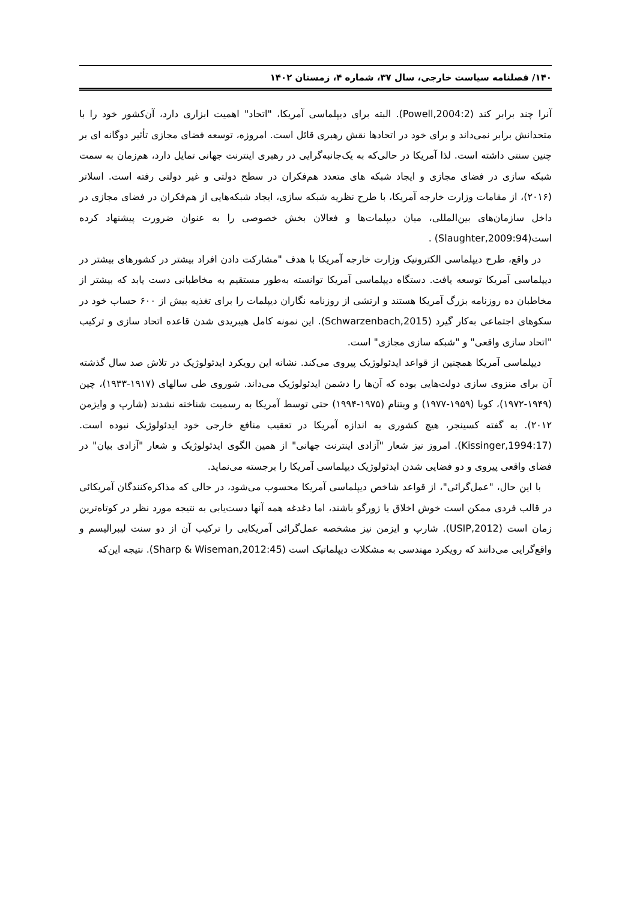۱۴۰/ فصلنامه سیاست خارجی، سال ۳۷، شماره ۴، زمستان ۱۴۰۲
آنرا چند برابر کند (Powell,2004:2). البته برای دیپلماسی آمریکا، "اتحاد" اهمیت ابزاری دارد، آن‌کشور خود را با متحدانش برابر نمی‌داند و برای خود در اتحادها نقش رهبری قائل است. امروزه، توسعه فضای مجازی تأثیر دوگانه ای بر چنین سنتی داشته است. لذا آمریکا در حالی‌که به یک‌جانبه‌گرایی در رهبری اینترنت جهانی تمایل دارد، هم‌زمان به سمت شبکه سازی در فضای مجازی و ایجاد شبکه های متعدد هم‌فکران در سطح دولتی و غیر دولتی رفته است. اسلاتر (۲۰۱۶)، از مقامات وزارت خارجه آمریکا، با طرح نظریه شبکه سازی، ایجاد شبکه‌هایی از هم‌فکران در فضای مجازی در داخل سازمان‌های بین‌المللی، میان دیپلمات‌ها و فعالان بخش خصوصی را به عنوان ضرورت پیشنهاد کرده است(Slaughter,2009:94) .
در واقع، طرح دیپلماسی الکترونیک وزارت خارجه آمریکا با هدف "مشارکت دادن افراد بیشتر در کشورهای بیشتر در دیپلماسی آمریکا توسعه یافت. دستگاه دیپلماسی آمریکا توانسته به‌طور مستقیم به مخاطبانی دست یابد که بیشتر از مخاطبان ده روزنامه بزرگ آمریکا هستند و ارتشی از روزنامه نگاران دیپلمات را برای تغذیه بیش از ۶۰۰ حساب خود در سکوهای اجتماعی به‌کار گیرد (Schwarzenbach,2015). این نمونه کامل هیبریدی شدن قاعده اتحاد سازی و ترکیب "اتحاد سازی واقعی" و "شبکه سازی مجازی" است.
دیپلماسی آمریکا همچنین از قواعد ایدئولوژیک پیروی می‌کند. نشانه این رویکرد ایدئولوژیک در تلاش صد سال گذشته آن برای منزوی سازی دولت‌هایی بوده که آن‌ها را دشمن ایدئولوژیک می‌داند. شوروی طی سالهای (۱۹۱۷-۱۹۳۳)، چین (۱۹۴۹-۱۹۷۲)، کوبا (۱۹۵۹-۱۹۷۷) و ویتنام (۱۹۷۵-۱۹۹۴) حتی توسط آمریکا به رسمیت شناخته نشدند (شارپ و وایزمن ۲۰۱۲). به گفته کسینجر، هیچ کشوری به اندازه آمریکا در تعقیب منافع خارجی خود ایدئولوژیک نبوده است. (Kissinger,1994:17). امروز نیز شعار "آزادی اینترنت جهانی" از همین الگوی ایدئولوژیک و شعار "آزادی بیان" در فضای واقعی پیروی و دو فضایی شدن ایدئولوژیک دیپلماسی آمریکا را برجسته می‌نماید.
با این حال، "عمل‌گرائی"، از قواعد شاخص دیپلماسی آمریکا محسوب می‌شود، در حالی که مذاکره‌کنندگان آمریکائی در قالب فردی ممکن است خوش اخلاق یا زورگو باشند، اما دغدغه همه آنها دست‌یابی به نتیجه مورد نظر در کوتاه‌ترین زمان است (USIP,2012). شارپ و ایزمن نیز مشخصه عمل‌گرائی آمریکایی را ترکیب آن از دو سنت لیبرالیسم و واقع‌گرایی می‌دانند که رویکرد مهندسی به مشکلات دیپلماتیک است (Sharp & Wiseman,2012:45). نتیجه این‌که